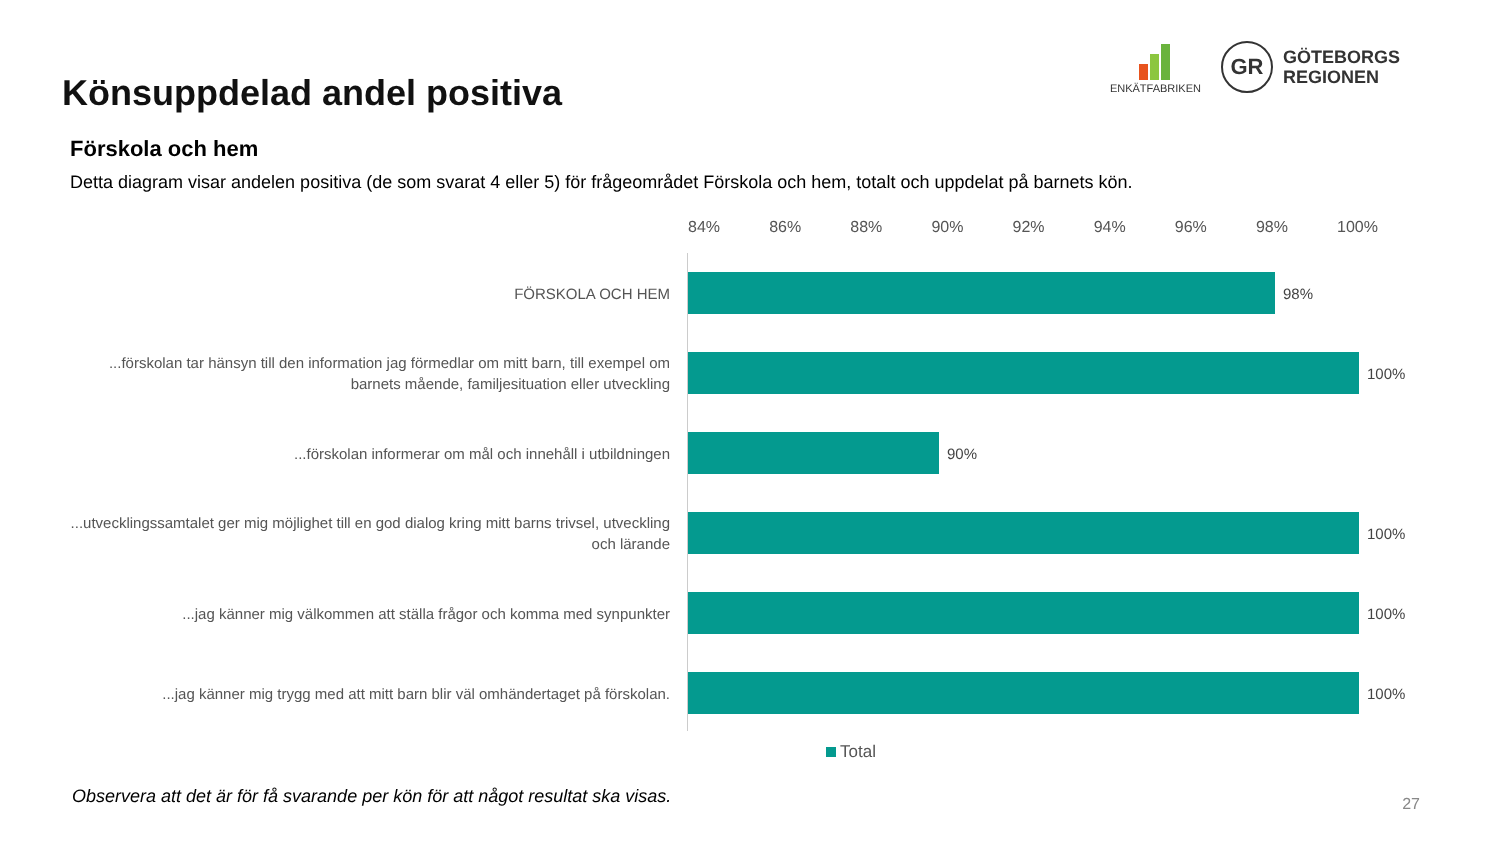Könsuppdelad andel positiva
ENKÄTFABRIKEN
GR
GÖTEBORGS
REGIONEN
Förskola och hem
Detta diagram visar andelen positiva (de som svarat 4 eller 5) för frågeområdet Förskola och hem, totalt och uppdelat på barnets kön.
84% 86% 88% 90% 92% 94% 96% 98% 100%
FÖRSKOLA OCH HEM
98%
...förskolan tar hänsyn till den information jag förmedlar om mitt barn, till exempel om barnets mående, familjesituation eller utveckling
100%
...förskolan informerar om mål och innehåll i utbildningen
90%
...utvecklingssamtalet ger mig möjlighet till en god dialog kring mitt barns trivsel, utveckling och lärande
100%
...jag känner mig välkommen att ställa frågor och komma med synpunkter
100%
...jag känner mig trygg med att mitt barn blir väl omhändertaget på förskolan.
100%
Total
Observera att det är för få svarande per kön för att något resultat ska visas.
27